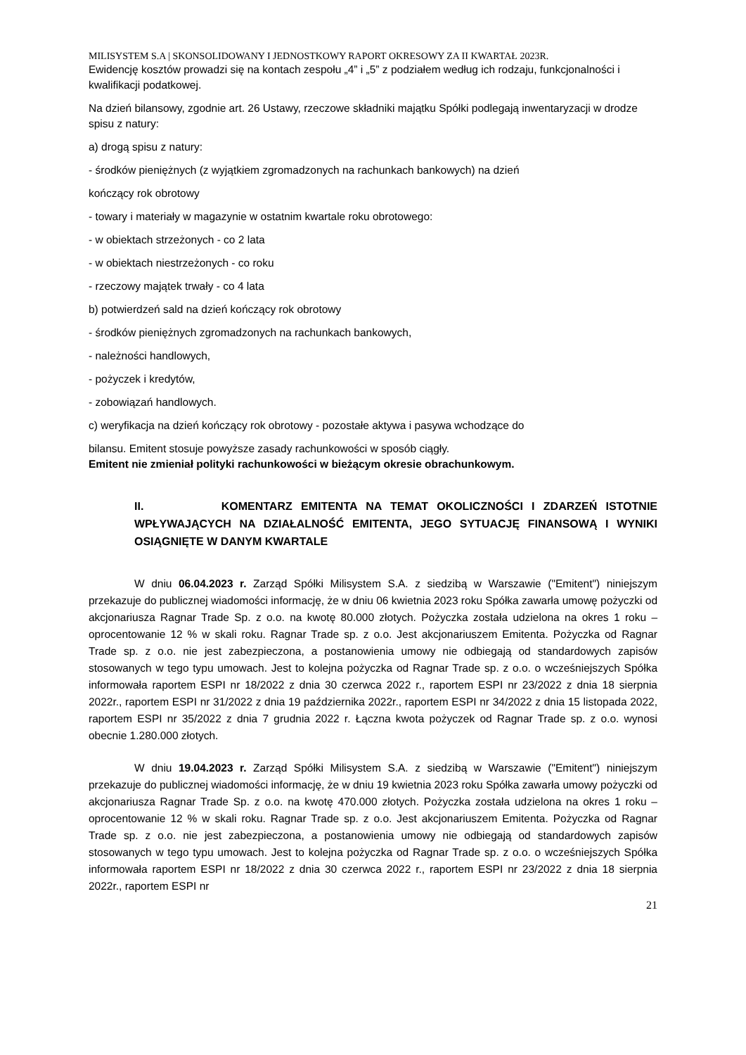MILISYSTEM S.A | SKONSOLIDOWANY I JEDNOSTKOWY RAPORT OKRESOWY ZA II KWARTAŁ 2023R.
Ewidencję kosztów prowadzi się na kontach zespołu „4” i „5” z podziałem według ich rodzaju, funkcjonalności i kwalifikacji podatkowej.
Na dzień bilansowy, zgodnie art. 26 Ustawy, rzeczowe składniki majątku Spółki podlegają inwentaryzacji w drodze spisu z natury:
a) drogą spisu z natury:
- środków pieniężnych (z wyjątkiem zgromadzonych na rachunkach bankowych) na dzień
kończący rok obrotowy
- towary i materiały w magazynie w ostatnim kwartale roku obrotowego:
- w obiektach strzeżonych - co 2 lata
- w obiektach niestrzeżonych - co roku
- rzeczowy majątek trwały - co 4 lata
b) potwierdzeń sald na dzień kończący rok obrotowy
- środków pieniężnych zgromadzonych na rachunkach bankowych,
- należności handlowych,
- pożyczek i kredytów,
- zobowiązań handlowych.
c) weryfikacja na dzień kończący rok obrotowy - pozostałe aktywa i pasywa wchodzące do
bilansu. Emitent stosuje powyższe zasady rachunkowości w sposób ciągły.
Emitent nie zmieniał polityki rachunkowości w bieżącym okresie obrachunkowym.
II. KOMENTARZ EMITENTA NA TEMAT OKOLICZNOŚCI I ZDARZEŃ ISTOTNIE WPŁYWAJĄCYCH NA DZIAŁALNOŚĆ EMITENTA, JEGO SYTUACJĘ FINANSOWĄ I WYNIKI OSIĄGNIĘTE W DANYM KWARTALE
W dniu 06.04.2023 r. Zarząd Spółki Milisystem S.A. z siedzibą w Warszawie ("Emitent") niniejszym przekazuje do publicznej wiadomości informację, że w dniu 06 kwietnia 2023 roku Spółka zawarła umowę pożyczki od akcjonariusza Ragnar Trade Sp. z o.o. na kwotę 80.000 złotych. Pożyczka została udzielona na okres 1 roku – oprocentowanie 12 % w skali roku. Ragnar Trade sp. z o.o. Jest akcjonariuszem Emitenta. Pożyczka od Ragnar Trade sp. z o.o. nie jest zabezpieczona, a postanowienia umowy nie odbiegają od standardowych zapisów stosowanych w tego typu umowach. Jest to kolejna pożyczka od Ragnar Trade sp. z o.o. o wcześniejszych Spółka informowała raportem ESPI nr 18/2022 z dnia 30 czerwca 2022 r., raportem ESPI nr 23/2022 z dnia 18 sierpnia 2022r., raportem ESPI nr 31/2022 z dnia 19 października 2022r., raportem ESPI nr 34/2022 z dnia 15 listopada 2022, raportem ESPI nr 35/2022 z dnia 7 grudnia 2022 r. Łączna kwota pożyczek od Ragnar Trade sp. z o.o. wynosi obecnie 1.280.000 złotych.
W dniu 19.04.2023 r. Zarząd Spółki Milisystem S.A. z siedzibą w Warszawie ("Emitent") niniejszym przekazuje do publicznej wiadomości informację, że w dniu 19 kwietnia 2023 roku Spółka zawarła umowy pożyczki od akcjonariusza Ragnar Trade Sp. z o.o. na kwotę 470.000 złotych. Pożyczka została udzielona na okres 1 roku – oprocentowanie 12 % w skali roku. Ragnar Trade sp. z o.o. Jest akcjonariuszem Emitenta. Pożyczka od Ragnar Trade sp. z o.o. nie jest zabezpieczona, a postanowienia umowy nie odbiegają od standardowych zapisów stosowanych w tego typu umowach. Jest to kolejna pożyczka od Ragnar Trade sp. z o.o. o wcześniejszych Spółka informowała raportem ESPI nr 18/2022 z dnia 30 czerwca 2022 r., raportem ESPI nr 23/2022 z dnia 18 sierpnia 2022r., raportem ESPI nr
21